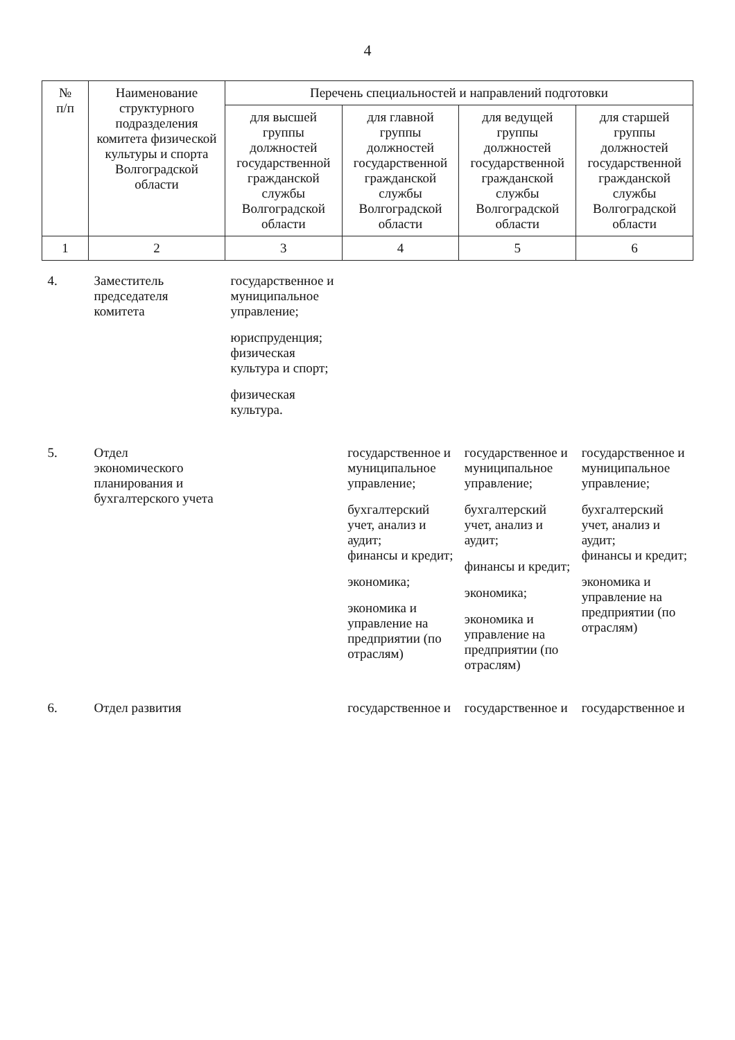4
| № п/п | Наименование структурного подразделения комитета физической культуры и спорта Волгоградской области | Перечень специальностей и направлений подготовки | | | |
| --- | --- | --- | --- | --- | --- |
| | | для высшей группы должностей государственной гражданской службы Волгоградской области | для главной группы должностей государственной гражданской службы Волгоградской области | для ведущей группы должностей государственной гражданской службы Волгоградской области | для старшей группы должностей государственной гражданской службы Волгоградской области |
| 1 | 2 | 3 | 4 | 5 | 6 |
| 4. | Заместитель председателя комитета | государственное и муниципальное управление; юриспруденция; физическая культура и спорт; физическая культура. | | | |
| 5. | Отдел экономического планирования и бухгалтерского учета | | государственное и муниципальное управление; бухгалтерский учет, анализ и аудит; финансы и кредит; экономика; экономика и управление на предприятии (по отраслям) | государственное и муниципальное управление; бухгалтерский учет, анализ и аудит; финансы и кредит; экономика; экономика и управление на предприятии (по отраслям) | государственное и муниципальное управление; бухгалтерский учет, анализ и аудит; финансы и кредит; экономика и управление на предприятии (по отраслям) |
| 6. | Отдел развития | | государственное и | государственное и | государственное и |